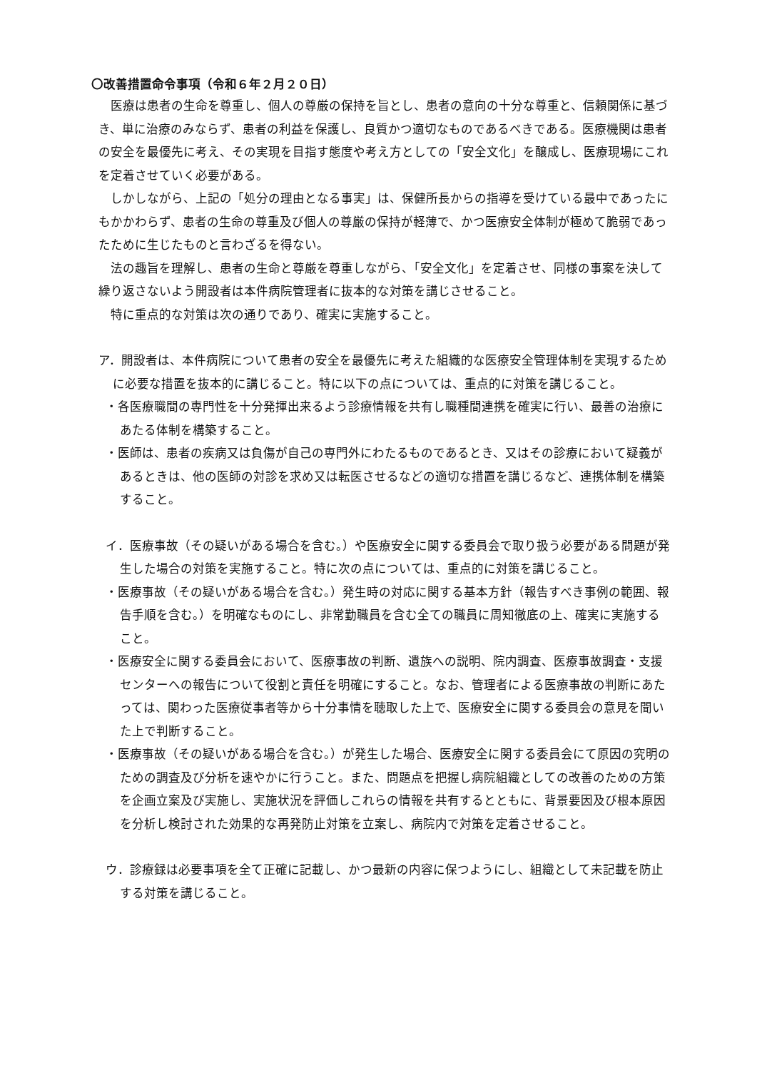〇改善措置命令事項（令和６年２月２０日）
医療は患者の生命を尊重し、個人の尊厳の保持を旨とし、患者の意向の十分な尊重と、信頼関係に基づき、単に治療のみならず、患者の利益を保護し、良質かつ適切なものであるべきである。医療機関は患者の安全を最優先に考え、その実現を目指す態度や考え方としての「安全文化」を醸成し、医療現場にこれを定着させていく必要がある。
しかしながら、上記の「処分の理由となる事実」は、保健所長からの指導を受けている最中であったにもかかわらず、患者の生命の尊重及び個人の尊厳の保持が軽薄で、かつ医療安全体制が極めて脆弱であったために生じたものと言わざるを得ない。
法の趣旨を理解し、患者の生命と尊厳を尊重しながら、「安全文化」を定着させ、同様の事案を決して繰り返さないよう開設者は本件病院管理者に抜本的な対策を講じさせること。
特に重点的な対策は次の通りであり、確実に実施すること。
ア．開設者は、本件病院について患者の安全を最優先に考えた組織的な医療安全管理体制を実現するために必要な措置を抜本的に講じること。特に以下の点については、重点的に対策を講じること。
・各医療職間の専門性を十分発揮出来るよう診療情報を共有し職種間連携を確実に行い、最善の治療にあたる体制を構築すること。
・医師は、患者の疾病又は負傷が自己の専門外にわたるものであるとき、又はその診療において疑義があるときは、他の医師の対診を求め又は転医させるなどの適切な措置を講じるなど、連携体制を構築すること。
イ．医療事故（その疑いがある場合を含む。）や医療安全に関する委員会で取り扱う必要がある問題が発生した場合の対策を実施すること。特に次の点については、重点的に対策を講じること。
・医療事故（その疑いがある場合を含む。）発生時の対応に関する基本方針（報告すべき事例の範囲、報告手順を含む。）を明確なものにし、非常勤職員を含む全ての職員に周知徹底の上、確実に実施すること。
・医療安全に関する委員会において、医療事故の判断、遺族への説明、院内調査、医療事故調査・支援センターへの報告について役割と責任を明確にすること。なお、管理者による医療事故の判断にあたっては、関わった医療従事者等から十分事情を聴取した上で、医療安全に関する委員会の意見を聞いた上で判断すること。
・医療事故（その疑いがある場合を含む。）が発生した場合、医療安全に関する委員会にて原因の究明のための調査及び分析を速やかに行うこと。また、問題点を把握し病院組織としての改善のための方策を企画立案及び実施し、実施状況を評価しこれらの情報を共有するとともに、背景要因及び根本原因を分析し検討された効果的な再発防止対策を立案し、病院内で対策を定着させること。
ウ．診療録は必要事項を全て正確に記載し、かつ最新の内容に保つようにし、組織として未記載を防止する対策を講じること。